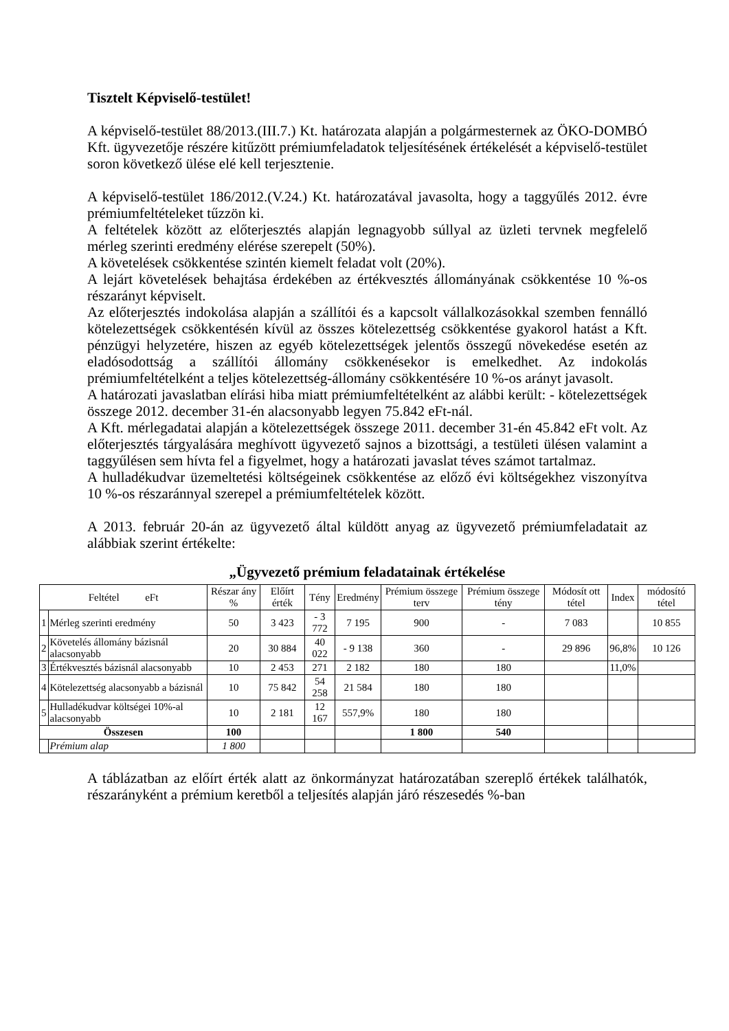Tisztelt Képviselő-testület!
A képviselő-testület 88/2013.(III.7.) Kt. határozata alapján a polgármesternek az ÖKO-DOMBÓ Kft. ügyvezetője részére kitűzött prémiumfeladatok teljesítésének értékelését a képviselő-testület soron következő ülése elé kell terjesztenie.
A képviselő-testület 186/2012.(V.24.) Kt. határozatával javasolta, hogy a taggyűlés 2012. évre prémiumfeltételeket tűzzön ki.
A feltételek között az előterjesztés alapján legnagyobb súllyal az üzleti tervnek megfelelő mérleg szerinti eredmény elérése szerepelt (50%).
A követelések csökkentése szintén kiemelt feladat volt (20%).
A lejárt követelések behajtása érdekében az értékvesztés állományának csökkentése 10 %-os részarányt képviselt.
Az előterjesztés indokolása alapján a szállítói és a kapcsolt vállalkozásokkal szemben fennálló kötelezettségek csökkentésén kívül az összes kötelezettség csökkentése gyakorol hatást a Kft. pénzügyi helyzetére, hiszen az egyéb kötelezettségek jelentős összegű növekedése esetén az eladósodottság a szállítói állomány csökkenésekor is emelkedhet. Az indokolás prémiumfeltételként a teljes kötelezettség-állomány csökkentésére 10 %-os arányt javasolt.
A határozati javaslatban elírási hiba miatt prémiumfeltételként az alábbi került: - kötelezettségek összege 2012. december 31-én alacsonyabb legyen 75.842 eFt-nál.
A Kft. mérlegadatai alapján a kötelezettségek összege 2011. december 31-én 45.842 eFt volt. Az előterjesztés tárgyalására meghívott ügyvezető sajnos a bizottsági, a testületi ülésen valamint a taggyűlésen sem hívta fel a figyelmet, hogy a határozati javaslat téves számot tartalmaz.
A hulladékudvar üzemeltetési költségeinek csökkentése az előző évi költségekhez viszonyítva 10 %-os részaránnyal szerepel a prémiumfeltételek között.
A 2013. február 20-án az ügyvezető által küldött anyag az ügyvezető prémiumfeladatait az alábbiak szerint értékelte:
„Ügyvezető prémium feladatainak értékelése
| Feltétel eFt | | Részar ány % | Előírt érték | Tény | Eredmény | Prémium összege terv | Prémium összege tény | Módosít ott tétel | Index | módosító tétel |
| --- | --- | --- | --- | --- | --- | --- | --- | --- | --- | --- |
| 1 | Mérleg szerinti eredmény | 50 | 3 423 | - 3 772 | 7 195 | 900 | - | 7 083 | | 10 855 |
| 2 | Követelés állomány bázisnál alacsonyabb | 20 | 30 884 | 40 022 | - 9 138 | 360 | - | 29 896 | 96,8% | 10 126 |
| 3 | Értékvesztés bázisnál alacsonyabb | 10 | 2 453 | 271 | 2 182 | 180 | 180 | | 11,0% | |
| 4 | Kötelezettség alacsonyabb a bázisnál | 10 | 75 842 | 54 258 | 21 584 | 180 | 180 | | | |
| 5 | Hulladékudvar költségei 10%-al alacsonyabb | 10 | 2 181 | 12 167 | 557,9% | 180 | 180 | | | |
| Összesen | | 100 | | | | 1 800 | 540 | | | |
| | Prémium alap | 1 800 | | | | | | | | |
A táblázatban az előírt érték alatt az önkormányzat határozatában szereplő értékek találhatók, részarányként a prémium keretből a teljesítés alapján járó részesedés %-ban